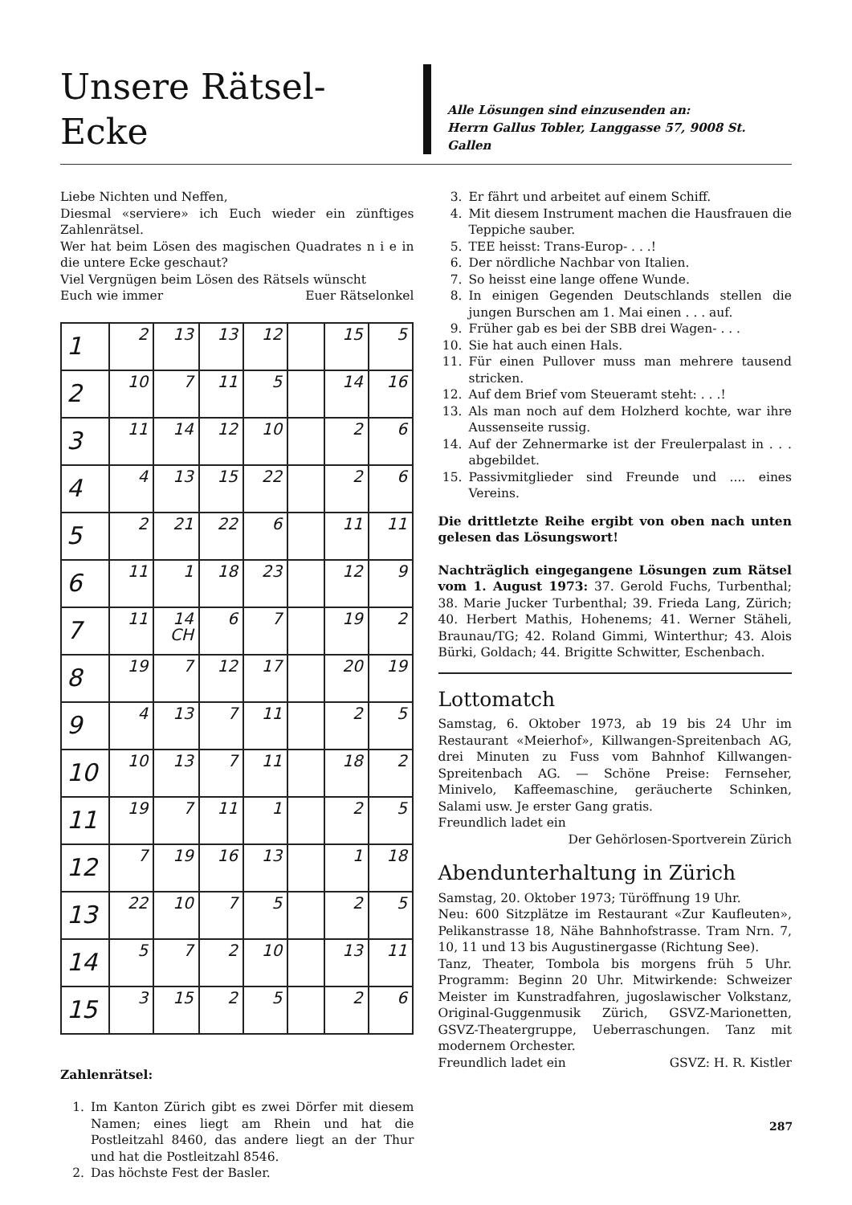Unsere Rätsel-Ecke
Alle Lösungen sind einzusenden an:
Herrn Gallus Tobler, Langgasse 57, 9008 St. Gallen
Liebe Nichten und Neffen,
Diesmal «serviere» ich Euch wieder ein zünftiges Zahlenrätsel.
Wer hat beim Lösen des magischen Quadrates n i e in die untere Ecke geschaut?
Viel Vergnügen beim Lösen des Rätsels wünscht
Euch wie immer Euer Rätselonkel
| 1 | 2 | 13 | 13 | 12 | | 15 | 5 |
| 2 | 10 | 7 | 11 | 5 | | 14 | 16 |
| 3 | 11 | 14 | 12 | 10 | | 2 | 6 |
| 4 | 4 | 13 | 15 | 22 | | 2 | 6 |
| 5 | 2 | 21 | 22 | 6 | | 11 | 11 |
| 6 | 11 | 1 | 18 | 23 | | 12 | 9 |
| 7 | 11 | 14 CH | 6 | 7 | | 19 | 2 |
| 8 | 19 | 7 | 12 | 17 | | 20 | 19 |
| 9 | 4 | 13 | 7 | 11 | | 2 | 5 |
| 10 | 10 | 13 | 7 | 11 | | 18 | 2 |
| 11 | 19 | 7 | 11 | 1 | | 2 | 5 |
| 12 | 7 | 19 | 16 | 13 | | 1 | 18 |
| 13 | 22 | 10 | 7 | 5 | | 2 | 5 |
| 14 | 5 | 7 | 2 | 10 | | 13 | 11 |
| 15 | 3 | 15 | 2 | 5 | | 2 | 6 |
Zahlenrätsel:
1. Im Kanton Zürich gibt es zwei Dörfer mit diesem Namen; eines liegt am Rhein und hat die Postleitzahl 8460, das andere liegt an der Thur und hat die Postleitzahl 8546.
2. Das höchste Fest der Basler.
3. Er fährt und arbeitet auf einem Schiff.
4. Mit diesem Instrument machen die Hausfrauen die Teppiche sauber.
5. TEE heisst: Trans-Europ- . . .!
6. Der nördliche Nachbar von Italien.
7. So heisst eine lange offene Wunde.
8. In einigen Gegenden Deutschlands stellen die jungen Burschen am 1. Mai einen . . . auf.
9. Früher gab es bei der SBB drei Wagen- . . .
10. Sie hat auch einen Hals.
11. Für einen Pullover muss man mehrere tausend stricken.
12. Auf dem Brief vom Steueramt steht: . . .!
13. Als man noch auf dem Holzherd kochte, war ihre Aussenseite russig.
14. Auf der Zehnermarke ist der Freulerpalast in . . . abgebildet.
15. Passivmitglieder sind Freunde und .... eines Vereins.
Die drittletzte Reihe ergibt von oben nach unten gelesen das Lösungswort!
Nachträglich eingegangene Lösungen zum Rätsel vom 1. August 1973: 37. Gerold Fuchs, Turbenthal; 38. Marie Jucker Turbenthal; 39. Frieda Lang, Zürich; 40. Herbert Mathis, Hohenems; 41. Werner Stäheli, Braunau/TG; 42. Roland Gimmi, Winterthur; 43. Alois Bürki, Goldach; 44. Brigitte Schwitter, Eschenbach.
Lottomatch
Samstag, 6. Oktober 1973, ab 19 bis 24 Uhr im Restaurant «Meierhof», Killwangen-Spreitenbach AG, drei Minuten zu Fuss vom Bahnhof Killwangen-Spreitenbach AG. — Schöne Preise: Fernseher, Minivelo, Kaffeemaschine, geräucherte Schinken, Salami usw. Je erster Gang gratis.
Freundlich ladet ein
Der Gehörlosen-Sportverein Zürich
Abendunterhaltung in Zürich
Samstag, 20. Oktober 1973; Türöffnung 19 Uhr.
Neu: 600 Sitzplätze im Restaurant «Zur Kaufleuten», Pelikanstrasse 18, Nähe Bahnhofstrasse. Tram Nrn. 7, 10, 11 und 13 bis Augustinergasse (Richtung See).
Tanz, Theater, Tombola bis morgens früh 5 Uhr. Programm: Beginn 20 Uhr. Mitwirkende: Schweizer Meister im Kunstradfahren, jugoslawischer Volkstanz, Original-Guggenmusik Zürich, GSVZ-Marionetten, GSVZ-Theatergruppe, Ueberraschungen. Tanz mit modernem Orchester.
Freundlich ladet ein GSVZ: H. R. Kistler
287